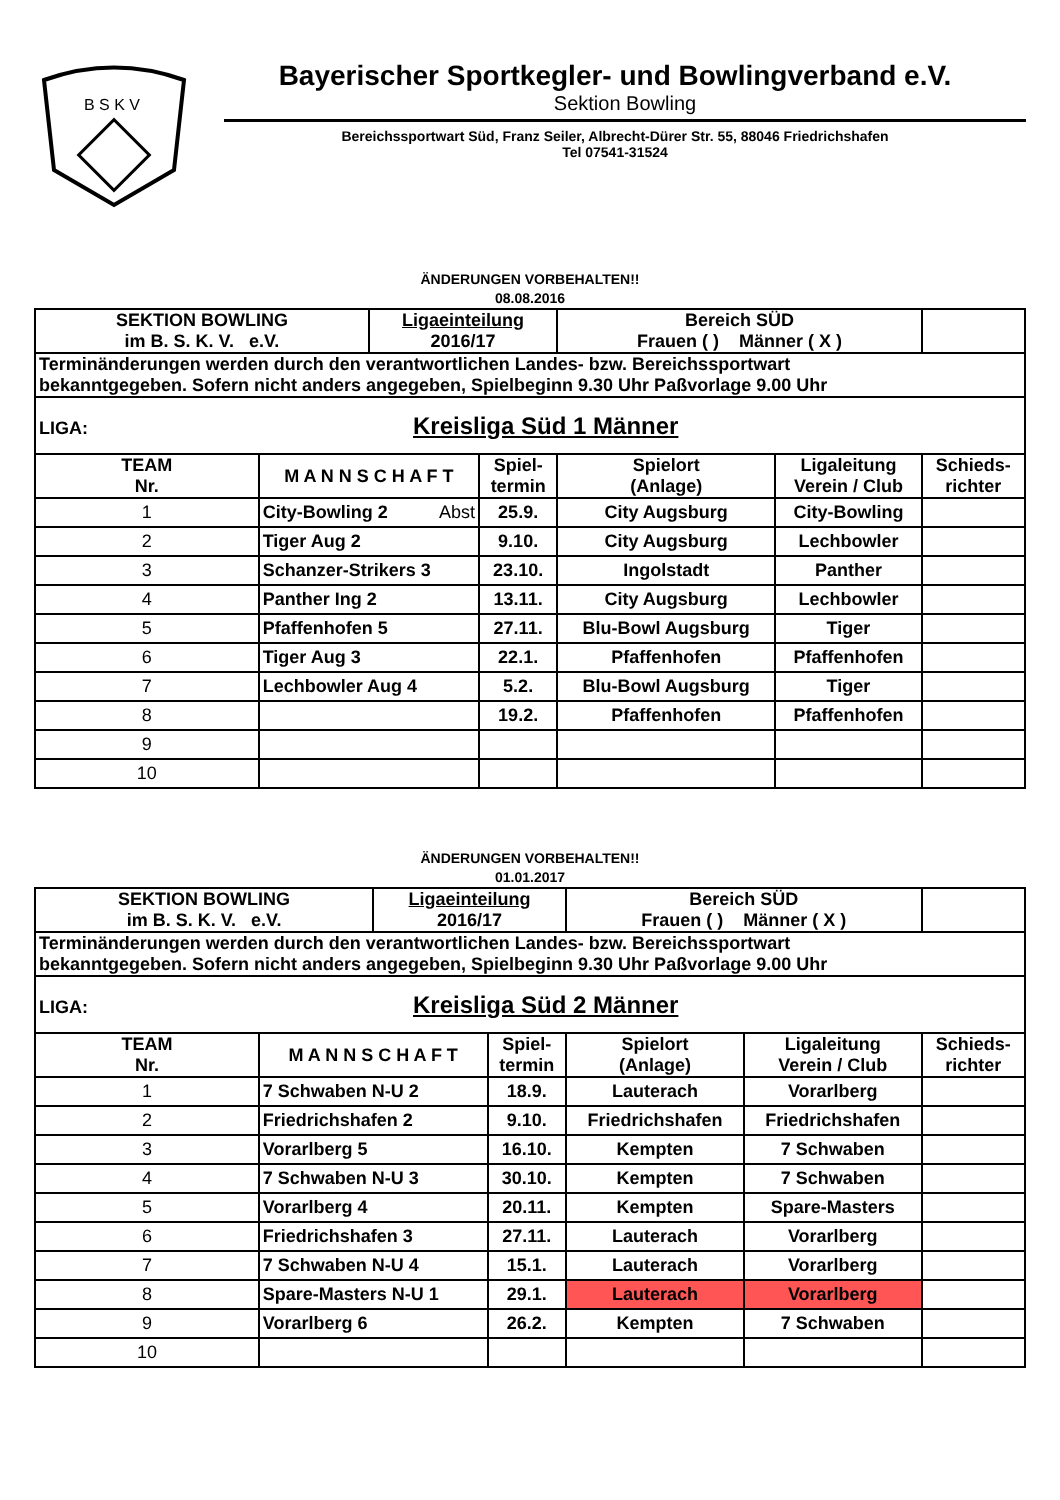B S K V
Bayerischer Sportkegler- und Bowlingverband e.V.
Sektion Bowling
Bereichssportwart Süd, Franz Seiler, Albrecht-Dürer Str. 55, 88046 Friedrichshafen
Tel 07541-31524
ÄNDERUNGEN VORBEHALTEN!!
08.08.2016
| SEKTION BOWLING im B. S. K. V. e.V. | | Ligaeinteilung 2016/17 | | Bereich SÜD Frauen ( ) Männer ( X ) | | |
| Terminänderungen werden durch den verantwortlichen Landes- bzw. Bereichssportwart bekanntgegeben. Sofern nicht anders angegeben, Spielbeginn 9.30 Uhr Paßvorlage 9.00 Uhr | | | | | | |
| LIGA: Kreisliga Süd 1 Männer | | | | | | |
| TEAM Nr. | M A N N S C H A F T | | Spiel- termin | Spielort (Anlage) | Ligaleitung Verein / Club | Schieds- richter |
| 1 | City-Bowling 2 Abst | | 25.9. | City Augsburg | City-Bowling | |
| 2 | Tiger Aug 2 | | 9.10. | City Augsburg | Lechbowler | |
| 3 | Schanzer-Strikers 3 | | 23.10. | Ingolstadt | Panther | |
| 4 | Panther Ing 2 | | 13.11. | City Augsburg | Lechbowler | |
| 5 | Pfaffenhofen 5 | | 27.11. | Blu-Bowl Augsburg | Tiger | |
| 6 | Tiger Aug 3 | | 22.1. | Pfaffenhofen | Pfaffenhofen | |
| 7 | Lechbowler Aug 4 | | 5.2. | Blu-Bowl Augsburg | Tiger | |
| 8 | | | 19.2. | Pfaffenhofen | Pfaffenhofen | |
| 9 | | | | | | |
| 10 | | | | | | |
ÄNDERUNGEN VORBEHALTEN!!
01.01.2017
| SEKTION BOWLING im B. S. K. V. e.V. | | Ligaeinteilung 2016/17 | | Bereich SÜD Frauen ( ) Männer ( X ) | | |
| Terminänderungen werden durch den verantwortlichen Landes- bzw. Bereichssportwart bekanntgegeben. Sofern nicht anders angegeben, Spielbeginn 9.30 Uhr Paßvorlage 9.00 Uhr | | | | | | |
| LIGA: Kreisliga Süd 2 Männer | | | | | | |
| TEAM Nr. | M A N N S C H A F T | | Spiel- termin | Spielort (Anlage) | Ligaleitung Verein / Club | Schieds- richter |
| 1 | 7 Schwaben N-U 2 | | 18.9. | Lauterach | Vorarlberg | |
| 2 | Friedrichshafen 2 | | 9.10. | Friedrichshafen | Friedrichshafen | |
| 3 | Vorarlberg 5 | | 16.10. | Kempten | 7 Schwaben | |
| 4 | 7 Schwaben N-U 3 | | 30.10. | Kempten | 7 Schwaben | |
| 5 | Vorarlberg 4 | | 20.11. | Kempten | Spare-Masters | |
| 6 | Friedrichshafen 3 | | 27.11. | Lauterach | Vorarlberg | |
| 7 | 7 Schwaben N-U 4 | | 15.1. | Lauterach | Vorarlberg | |
| 8 | Spare-Masters N-U 1 | | 29.1. | Lauterach | Vorarlberg | |
| 9 | Vorarlberg 6 | | 26.2. | Kempten | 7 Schwaben | |
| 10 | | | | | | |